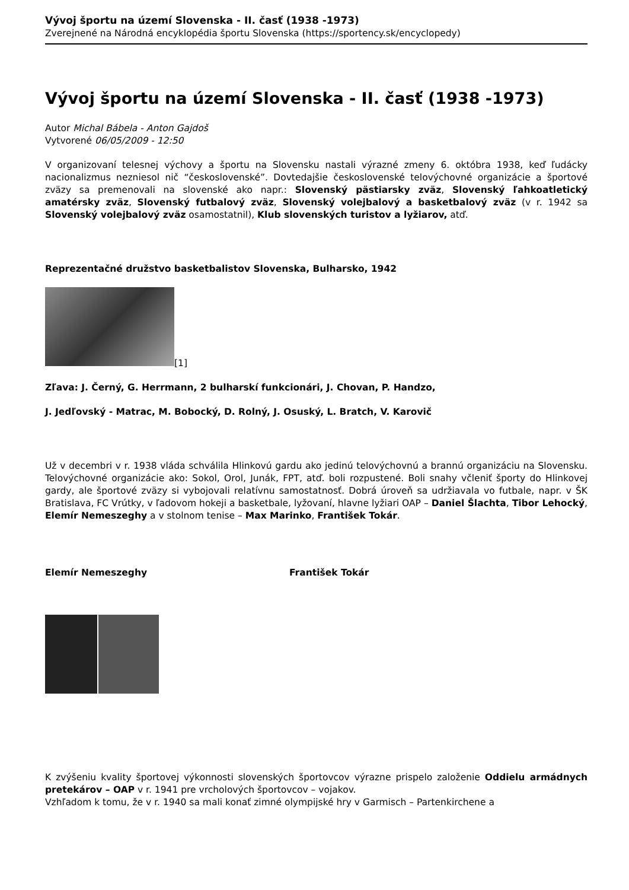Vývoj športu na území Slovenska - II. časť (1938 -1973)
Zverejnené na Národná encyklopédia športu Slovenska (https://sportency.sk/encyclopedy)
Vývoj športu na území Slovenska - II. časť (1938 -1973)
Autor Michal Bábela - Anton Gajdoš
Vytvorené 06/05/2009 - 12:50
V organizovaní telesnej výchovy a športu na Slovensku nastali výrazné zmeny 6. októbra 1938, keď ľudácky nacionalizmus nezniesol nič “československé”. Dovtedajšie československé telovýchovné organizácie a športové zväzy sa premenovali na slovenské ako napr.: Slovenský pästiarsky zväz, Slovenský ľahkoatletický amatérsky zväz, Slovenský futbalový zväz, Slovenský volejbalový a basketbalový zväz (v r. 1942 sa Slovenský volejbalový zväz osamostatnil), Klub slovenských turistov a lyžiarov, atď.
Reprezentačné družstvo basketbalistov Slovenska, Bulharsko, 1942
[1]
Zľava: J. Černý, G. Herrmann, 2 bulharskí funkcionári, J. Chovan, P. Handzo,
J. Jedľovský - Matrac, M. Bobocký, D. Rolný, J. Osuský, L. Bratch, V. Karovič
Už v decembri v r. 1938 vláda schválila Hlinkovú gardu ako jedinú telovýchovnú a brannú organizáciu na Slovensku. Telovýchovné organizácie ako: Sokol, Orol, Junák, FPT, atď. boli rozpustené. Boli snahy včleniť športy do Hlinkovej gardy, ale športové zväzy si vybojovali relatívnu samostatnosť. Dobrá úroveň sa udržiavala vo futbale, napr. v ŠK Bratislava, FC Vrútky, v ľadovom hokeji a basketbale, lyžovaní, hlavne lyžiari OAP – Daniel Šlachta, Tibor Lehocký, Elemír Nemeszeghy a v stolnom tenise – Max Marinko, František Tokár.
Elemír Nemeszeghy František Tokár
K zvýšeniu kvality športovej výkonnosti slovenských športovcov výrazne prispelo založenie Oddielu armádnych pretekárov – OAP v r. 1941 pre vrcholových športovcov – vojakov.
Vzhľadom k tomu, že v r. 1940 sa mali konať zimné olympijské hry v Garmisch – Partenkirchene a